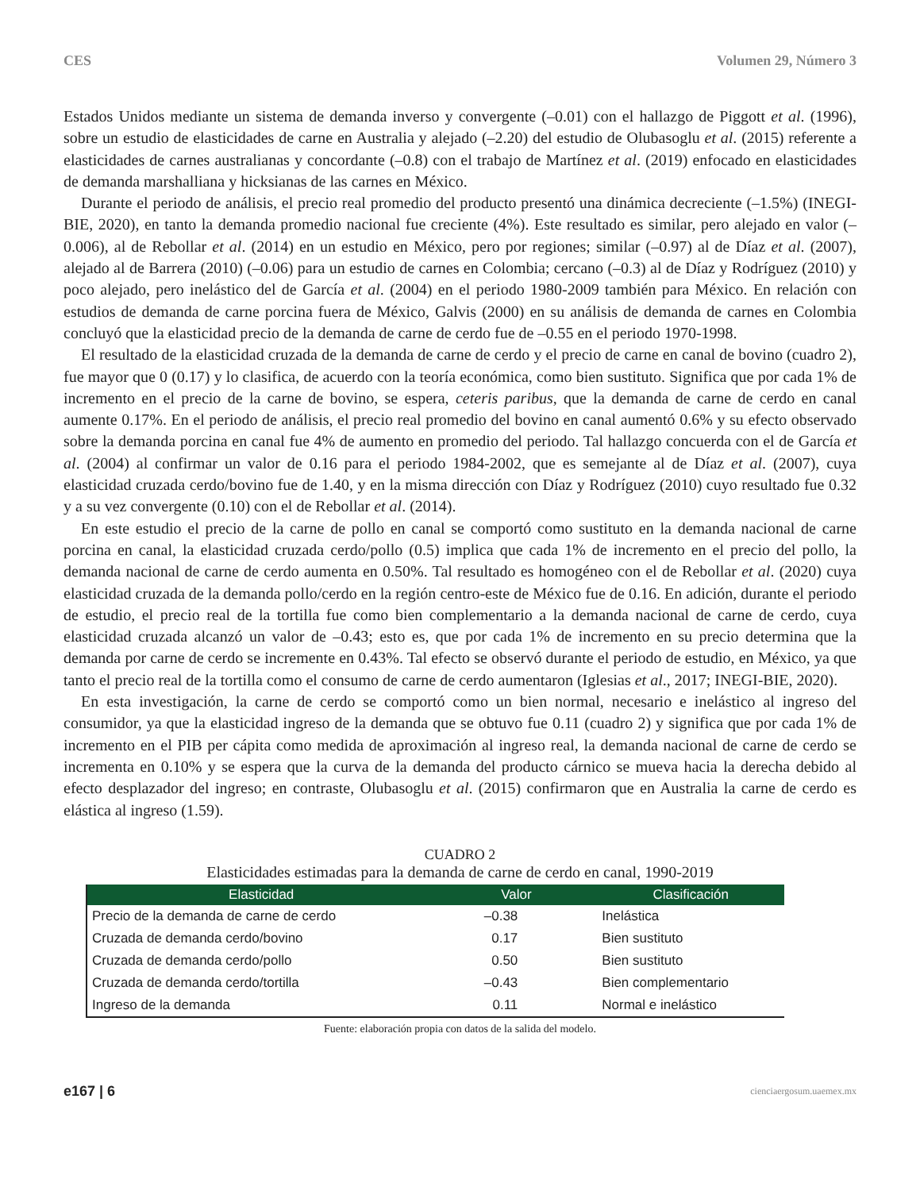CES Volumen 29, Número 3
Estados Unidos mediante un sistema de demanda inverso y convergente (–0.01) con el hallazgo de Piggott et al. (1996), sobre un estudio de elasticidades de carne en Australia y alejado (–2.20) del estudio de Olubasoglu et al. (2015) referente a elasticidades de carnes australianas y concordante (–0.8) con el trabajo de Martínez et al. (2019) enfocado en elasticidades de demanda marshalliana y hicksianas de las carnes en México.
Durante el periodo de análisis, el precio real promedio del producto presentó una dinámica decreciente (–1.5%) (INEGI-BIE, 2020), en tanto la demanda promedio nacional fue creciente (4%). Este resultado es similar, pero alejado en valor (–0.006), al de Rebollar et al. (2014) en un estudio en México, pero por regiones; similar (–0.97) al de Díaz et al. (2007), alejado al de Barrera (2010) (–0.06) para un estudio de carnes en Colombia; cercano (–0.3) al de Díaz y Rodríguez (2010) y poco alejado, pero inelástico del de García et al. (2004) en el periodo 1980-2009 también para México. En relación con estudios de demanda de carne porcina fuera de México, Galvis (2000) en su análisis de demanda de carnes en Colombia concluyó que la elasticidad precio de la demanda de carne de cerdo fue de –0.55 en el periodo 1970-1998.
El resultado de la elasticidad cruzada de la demanda de carne de cerdo y el precio de carne en canal de bovino (cuadro 2), fue mayor que 0 (0.17) y lo clasifica, de acuerdo con la teoría económica, como bien sustituto. Significa que por cada 1% de incremento en el precio de la carne de bovino, se espera, ceteris paribus, que la demanda de carne de cerdo en canal aumente 0.17%. En el periodo de análisis, el precio real promedio del bovino en canal aumentó 0.6% y su efecto observado sobre la demanda porcina en canal fue 4% de aumento en promedio del periodo. Tal hallazgo concuerda con el de García et al. (2004) al confirmar un valor de 0.16 para el periodo 1984-2002, que es semejante al de Díaz et al. (2007), cuya elasticidad cruzada cerdo/bovino fue de 1.40, y en la misma dirección con Díaz y Rodríguez (2010) cuyo resultado fue 0.32 y a su vez convergente (0.10) con el de Rebollar et al. (2014).
En este estudio el precio de la carne de pollo en canal se comportó como sustituto en la demanda nacional de carne porcina en canal, la elasticidad cruzada cerdo/pollo (0.5) implica que cada 1% de incremento en el precio del pollo, la demanda nacional de carne de cerdo aumenta en 0.50%. Tal resultado es homogéneo con el de Rebollar et al. (2020) cuya elasticidad cruzada de la demanda pollo/cerdo en la región centro-este de México fue de 0.16. En adición, durante el periodo de estudio, el precio real de la tortilla fue como bien complementario a la demanda nacional de carne de cerdo, cuya elasticidad cruzada alcanzó un valor de –0.43; esto es, que por cada 1% de incremento en su precio determina que la demanda por carne de cerdo se incremente en 0.43%. Tal efecto se observó durante el periodo de estudio, en México, ya que tanto el precio real de la tortilla como el consumo de carne de cerdo aumentaron (Iglesias et al., 2017; INEGI-BIE, 2020).
En esta investigación, la carne de cerdo se comportó como un bien normal, necesario e inelástico al ingreso del consumidor, ya que la elasticidad ingreso de la demanda que se obtuvo fue 0.11 (cuadro 2) y significa que por cada 1% de incremento en el PIB per cápita como medida de aproximación al ingreso real, la demanda nacional de carne de cerdo se incrementa en 0.10% y se espera que la curva de la demanda del producto cárnico se mueva hacia la derecha debido al efecto desplazador del ingreso; en contraste, Olubasoglu et al. (2015) confirmaron que en Australia la carne de cerdo es elástica al ingreso (1.59).
CUADRO 2
Elasticidades estimadas para la demanda de carne de cerdo en canal, 1990-2019
| Elasticidad | Valor | Clasificación |
| --- | --- | --- |
| Precio de la demanda de carne de cerdo | –0.38 | Inelástica |
| Cruzada de demanda cerdo/bovino | 0.17 | Bien sustituto |
| Cruzada de demanda cerdo/pollo | 0.50 | Bien sustituto |
| Cruzada de demanda cerdo/tortilla | –0.43 | Bien complementario |
| Ingreso de la demanda | 0.11 | Normal e inelástico |
Fuente: elaboración propia con datos de la salida del modelo.
e167 | 6 cienciaergosum.uaemex.mx